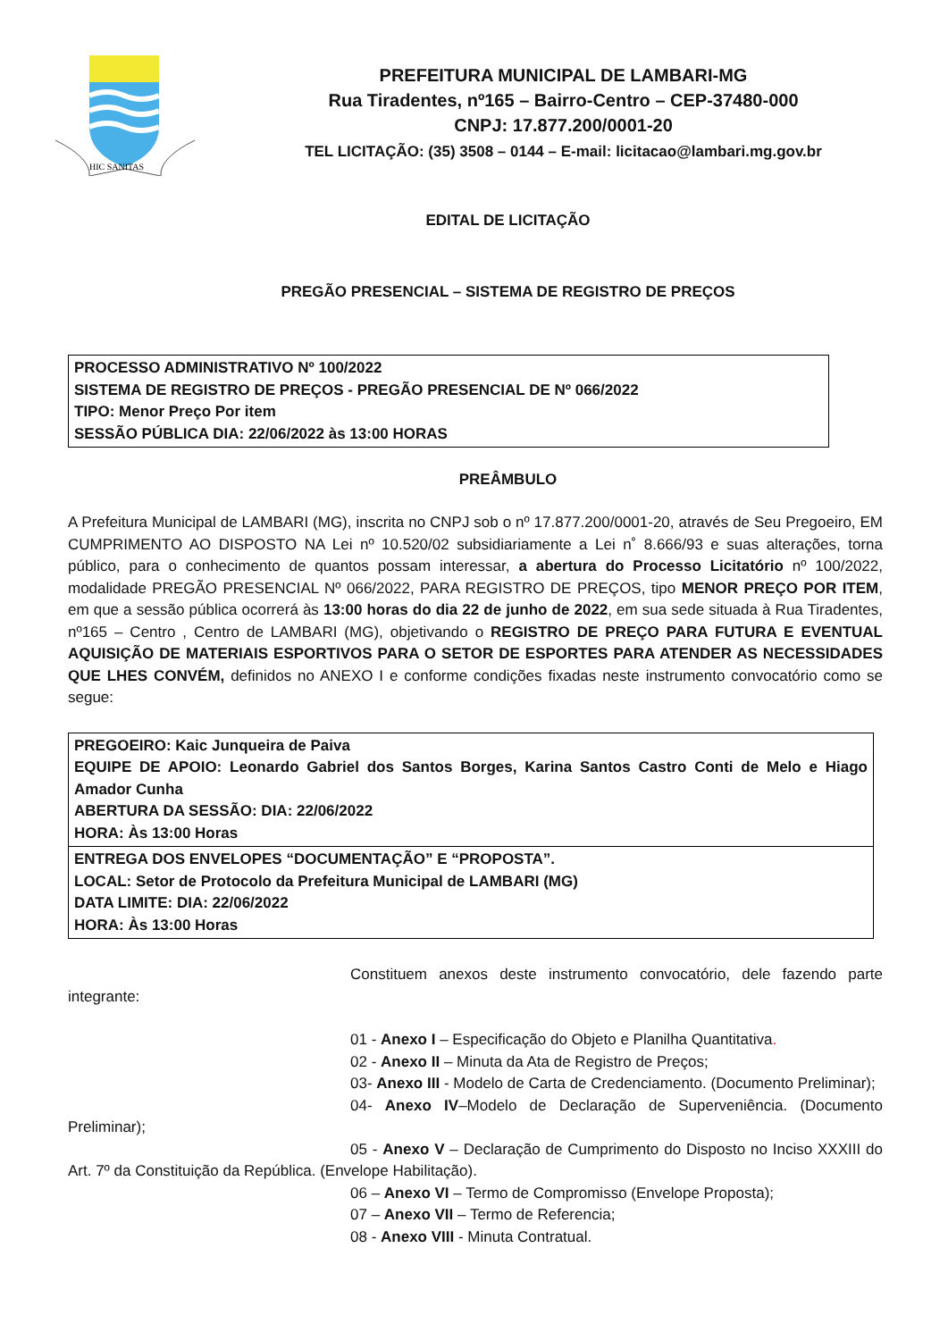HIC SANITAS
PREFEITURA MUNICIPAL DE LAMBARI-MG
Rua Tiradentes, nº165 – Bairro-Centro – CEP-37480-000
CNPJ: 17.877.200/0001-20
TEL LICITAÇÃO: (35) 3508 – 0144 – E-mail: licitacao@lambari.mg.gov.br
EDITAL DE LICITAÇÃO
PREGÃO PRESENCIAL – SISTEMA DE REGISTRO DE PREÇOS
PROCESSO ADMINISTRATIVO Nº 100/2022
SISTEMA DE REGISTRO DE PREÇOS - PREGÃO PRESENCIAL DE Nº 066/2022
TIPO: Menor Preço Por item
SESSÃO PÚBLICA DIA: 22/06/2022 às 13:00 HORAS
PREÂMBULO
A Prefeitura Municipal de LAMBARI (MG), inscrita no CNPJ sob o nº 17.877.200/0001-20, através de Seu Pregoeiro, EM CUMPRIMENTO AO DISPOSTO NA Lei nº 10.520/02 subsidiariamente a Lei n˚ 8.666/93 e suas alterações, torna público, para o conhecimento de quantos possam interessar, a abertura do Processo Licitatório nº 100/2022, modalidade PREGÃO PRESENCIAL Nº 066/2022, PARA REGISTRO DE PREÇOS, tipo MENOR PREÇO POR ITEM, em que a sessão pública ocorrerá às 13:00 horas do dia 22 de junho de 2022, em sua sede situada à Rua Tiradentes, nº165 – Centro , Centro de LAMBARI (MG), objetivando o REGISTRO DE PREÇO PARA FUTURA E EVENTUAL AQUISIÇÃO DE MATERIAIS ESPORTIVOS PARA O SETOR DE ESPORTES PARA ATENDER AS NECESSIDADES QUE LHES CONVÉM, definidos no ANEXO I e conforme condições fixadas neste instrumento convocatório como se segue:
PREGOEIRO: Kaic Junqueira de Paiva
EQUIPE DE APOIO: Leonardo Gabriel dos Santos Borges, Karina Santos Castro Conti de Melo e Hiago Amador Cunha
ABERTURA DA SESSÃO: DIA: 22/06/2022
HORA: Às 13:00 Horas
ENTREGA DOS ENVELOPES “DOCUMENTAÇÃO” E “PROPOSTA”.
LOCAL: Setor de Protocolo da Prefeitura Municipal de LAMBARI (MG)
DATA LIMITE: DIA: 22/06/2022
HORA: Às 13:00 Horas
Constituem anexos deste instrumento convocatório, dele fazendo parte integrante:
01 - Anexo I – Especificação do Objeto e Planilha Quantitativa.
02 - Anexo II – Minuta da Ata de Registro de Preços;
03- Anexo III - Modelo de Carta de Credenciamento. (Documento Preliminar);
04- Anexo IV–Modelo de Declaração de Superveniência. (Documento Preliminar);
05 - Anexo V – Declaração de Cumprimento do Disposto no Inciso XXXIII do Art. 7º da Constituição da República. (Envelope Habilitação).
06 – Anexo VI – Termo de Compromisso (Envelope Proposta);
07 – Anexo VII – Termo de Referencia;
08 - Anexo VIII - Minuta Contratual.